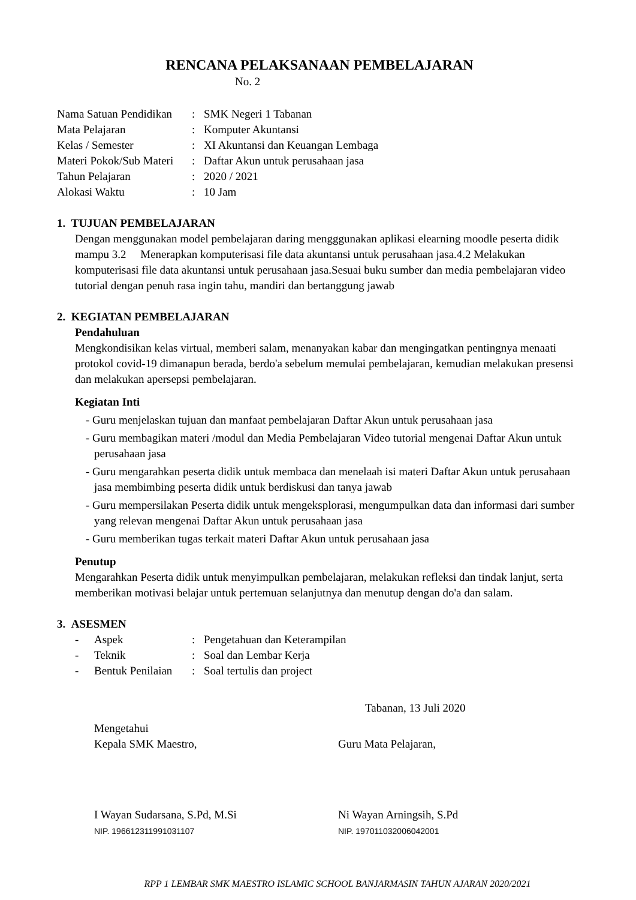RENCANA PELAKSANAAN PEMBELAJARAN
No. 2
| Nama Satuan Pendidikan | : | SMK Negeri 1 Tabanan |
| Mata Pelajaran | : | Komputer Akuntansi |
| Kelas / Semester | : | XI Akuntansi dan Keuangan Lembaga |
| Materi Pokok/Sub Materi | : | Daftar Akun untuk perusahaan jasa |
| Tahun Pelajaran | : | 2020 / 2021 |
| Alokasi Waktu | : | 10 Jam |
1. TUJUAN PEMBELAJARAN
Dengan menggunakan model pembelajaran daring mengggunakan aplikasi elearning moodle peserta didik mampu 3.2 Menerapkan komputerisasi file data akuntansi untuk perusahaan jasa.4.2 Melakukan komputerisasi file data akuntansi untuk perusahaan jasa.Sesuai buku sumber dan media pembelajaran video tutorial dengan penuh rasa ingin tahu, mandiri dan bertanggung jawab
2. KEGIATAN PEMBELAJARAN
Pendahuluan
Mengkondisikan kelas virtual, memberi salam, menanyakan kabar dan mengingatkan pentingnya menaati protokol covid-19 dimanapun berada, berdo'a sebelum memulai pembelajaran, kemudian melakukan presensi dan melakukan apersepsi pembelajaran.
Kegiatan Inti
- Guru menjelaskan tujuan dan manfaat pembelajaran Daftar Akun untuk perusahaan jasa
- Guru membagikan materi /modul dan Media Pembelajaran Video tutorial mengenai Daftar Akun untuk perusahaan jasa
- Guru mengarahkan peserta didik untuk membaca dan menelaah isi materi Daftar Akun untuk perusahaan jasa membimbing peserta didik untuk berdiskusi dan tanya jawab
- Guru mempersilakan Peserta didik untuk mengeksplorasi, mengumpulkan data dan informasi dari sumber yang relevan mengenai Daftar Akun untuk perusahaan jasa
- Guru memberikan tugas terkait materi Daftar Akun untuk perusahaan jasa
Penutup
Mengarahkan Peserta didik untuk menyimpulkan pembelajaran, melakukan refleksi dan tindak lanjut, serta memberikan motivasi belajar untuk pertemuan selanjutnya dan menutup dengan do'a dan salam.
3. ASESMEN
| - | Aspek | : | Pengetahuan dan Keterampilan |
| - | Teknik | : | Soal dan Lembar Kerja |
| - | Bentuk Penilaian | : | Soal tertulis dan project |
Tabanan, 13 Juli 2020
Mengetahui
Kepala SMK Maestro,
Guru Mata Pelajaran,
I Wayan Sudarsana, S.Pd, M.Si
NIP. 196612311991031107
Ni Wayan Arningsih, S.Pd
NIP. 197011032006042001
RPP 1 LEMBAR SMK MAESTRO ISLAMIC SCHOOL BANJARMASIN TAHUN AJARAN 2020/2021